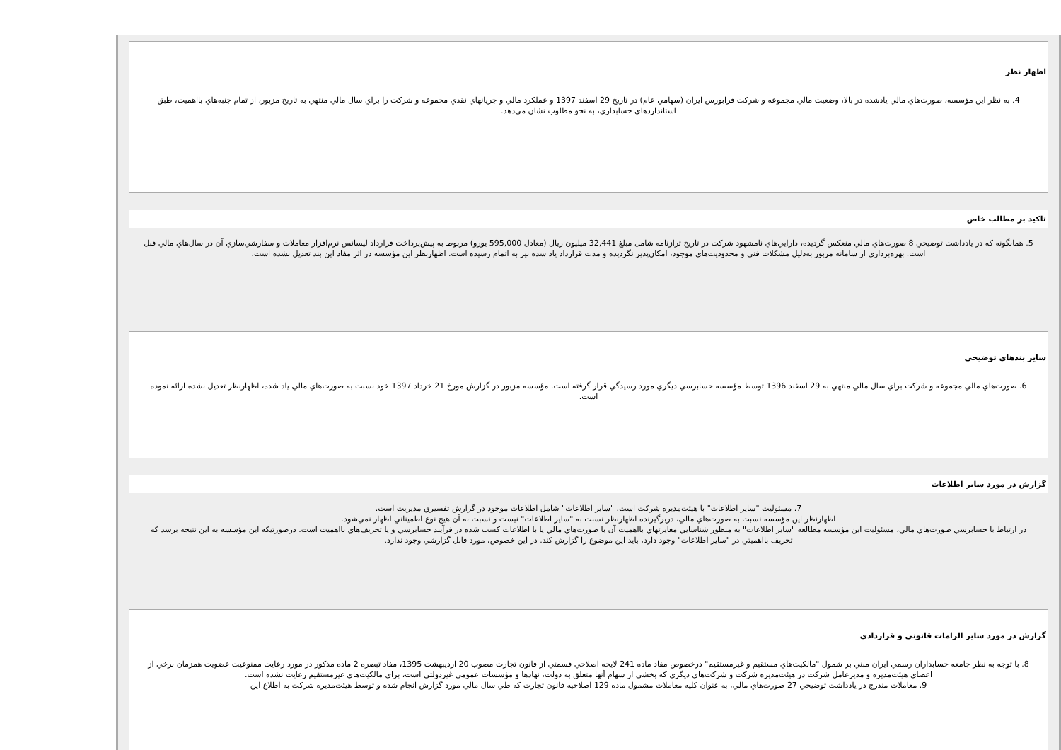اظهار نظر
4. به نظر اين مؤسسه، صورت‌هاي مالي يادشده در بالا، وضعيت مالي مجموعه و شرکت فرابورس ايران (سهامي عام) در تاريخ 29 اسفند 1397 و عملکرد مالي و جريانهاي نقدي مجموعه و شرکت را براي سال مالي منتهي به تاريخ مزبور، از تمام جنبه‌هاي بااهميت، طبق استانداردهاي حسابداري، به نحو مطلوب نشان مي‌دهد.
تاکيد بر مطالب خاص
5. همانگونه که در يادداشت توضيحي 8 صورت‌هاي مالي منعکس گرديده، دارايي‌هاي نامشهود شرکت در تاريخ ترازنامه شامل مبلغ 32,441 ميليون ريال (معادل 595,000 يورو) مربوط به پيش‌پرداخت قرارداد ليسانس نرم‌افزار معاملات و سفارشي‌سازي آن در سال‌هاي مالي قبل است. بهره‌برداري از سامانه مزبور به‌دليل مشکلات فني و محدوديت‌هاي موجود، امکان‌پذير نگرديده و مدت قرارداد ياد شده نيز به اتمام رسيده است. اظهارنظر اين مؤسسه در اثر مفاد اين بند تعديل نشده است.
ساير بندهای توضيحی
6. صورت‌هاي مالي مجموعه و شرکت براي سال مالي منتهي به 29 اسفند 1396 توسط مؤسسه حسابرسي ديگري مورد رسيدگي قرار گرفته است. مؤسسه مزبور در گزارش مورخ 21 خرداد 1397 خود نسبت به صورت‌هاي مالي ياد شده، اظهارنظر تعديل نشده ارائه نموده است.
گزارش در مورد ساير اطلاعات
7. مسئوليت "ساير اطلاعات" با هيئت‌مديره شرکت است. "ساير اطلاعات" شامل اطلاعات موجود در گزارش تفسيري مديريت است.
اظهارنظر اين مؤسسه نسبت به صورت‌هاي مالي، دربرگيرنده اظهارنظر نسبت به "ساير اطلاعات" نيست و نسبت به آن هيچ نوع اطميناني اظهار نمي‌شود.
در ارتباط با حسابرسي صورت‌هاي مالي، مسئوليت اين مؤسسه مطالعه "ساير اطلاعات" به منظور شناسايي مغايرتهاي بااهميت آن با صورت‌هاي مالي يا با اطلاعات کسب شده در فرآيند حسابرسي و يا تحريف‌هاي بااهميت است. درصورتيکه اين مؤسسه به اين نتيجه برسد که تحريف بااهميتي در "ساير اطلاعات" وجود دارد، بايد اين موضوع را گزارش کند. در اين خصوص، مورد قابل گزارشي وجود ندارد.
گزارش در مورد ساير الزامات قانونی و قراردادی
8. با توجه به نظر جامعه حسابداران رسمي ايران مبني بر شمول "مالکيت‌هاي مستقيم و غيرمستقيم" درخصوص مفاد ماده 241 لايحه اصلاحي قسمتي از قانون تجارت مصوب 20 ارديبهشت 1395، مفاد تبصره 2 ماده مذکور در مورد رعايت ممنوعيت عضويت همزمان برخي از اعضاي هيئت‌مديره و مديرعامل شرکت در هيئت‌مديره شرکت و شرکت‌هاي ديگري که بخشي از سهام آنها متعلق به دولت، نهادها و مؤسسات عمومي غيردولتي است، براي مالکيت‌هاي غيرمستقيم رعايت نشده است.
9. معاملات مندرج در يادداشت توضيحي 27 صورت‌هاي مالي، به عنوان کليه معاملات مشمول ماده 129 اصلاحيه قانون تجارت که طي سال مالي مورد گزارش انجام شده و توسط هيئت‌مديره شرکت به اطلاع اين